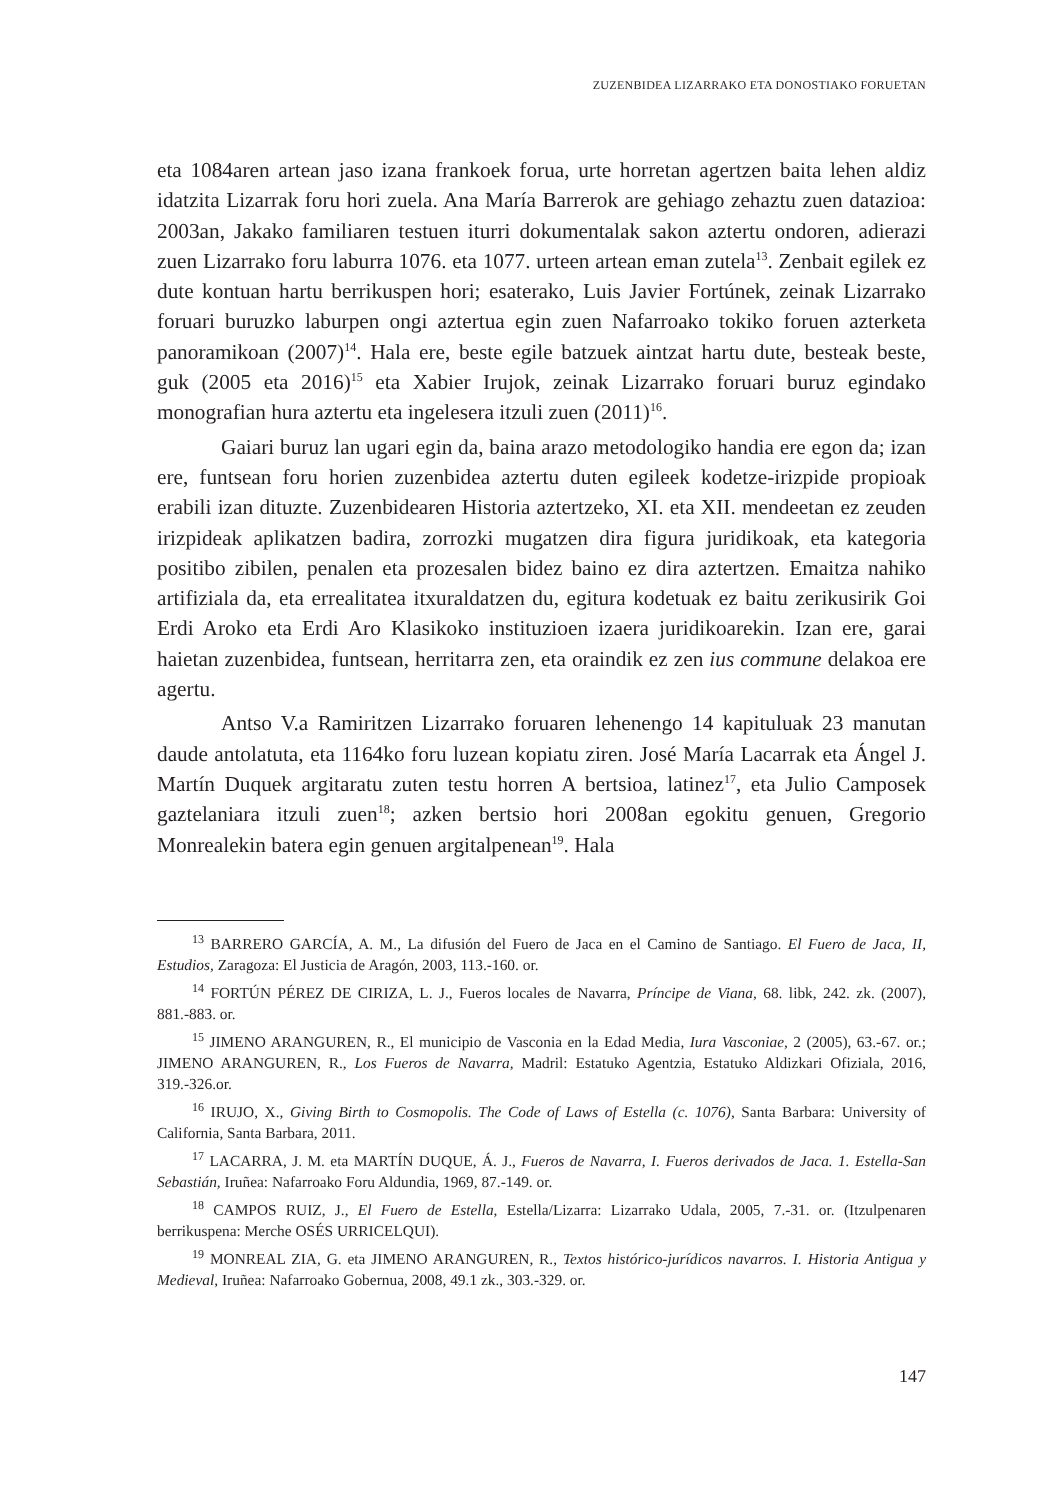ZUZENBIDEA LIZARRAKO ETA DONOSTIAKO FORUETAN
eta 1084aren artean jaso izana frankoek forua, urte horretan agertzen baita lehen aldiz idatzita Lizarrak foru hori zuela. Ana María Barrerok are gehiago zehaztu zuen datazioa: 2003an, Jakako familiaren testuen iturri dokumentalak sakon aztertu ondoren, adierazi zuen Lizarrako foru laburra 1076. eta 1077. urteen artean eman zutela<sup>13</sup>. Zenbait egilek ez dute kontuan hartu berrikuspen hori; esaterako, Luis Javier Fortúnek, zeinak Lizarrako foruari buruzko laburpen ongi aztertua egin zuen Nafarroako tokiko foruen azterketa panoramikoan (2007)<sup>14</sup>. Hala ere, beste egile batzuek aintzat hartu dute, besteak beste, guk (2005 eta 2016)<sup>15</sup> eta Xabier Irujok, zeinak Lizarrako foruari buruz egindako monografian hura aztertu eta ingelesera itzuli zuen (2011)<sup>16</sup>.
Gaiari buruz lan ugari egin da, baina arazo metodologiko handia ere egon da; izan ere, funtsean foru horien zuzenbidea aztertu duten egileek kodetze-irizpide propioak erabili izan dituzte. Zuzenbidearen Historia aztertzeko, XI. eta XII. mendeetan ez zeuden irizpideak aplikatzen badira, zorrozki mugatzen dira figura juridikoak, eta kategoria positibo zibilen, penalen eta prozesalen bidez baino ez dira aztertzen. Emaitza nahiko artifiziala da, eta errealitatea itxuraldatzen du, egitura kodetuak ez baitu zerikusirik Goi Erdi Aroko eta Erdi Aro Klasikoko instituzioen izaera juridikoarekin. Izan ere, garai haietan zuzenbidea, funtsean, herritarra zen, eta oraindik ez zen ius commune delakoa ere agertu.
Antso V.a Ramiritzen Lizarrako foruaren lehenengo 14 kapituluak 23 manutan daude antolatuta, eta 1164ko foru luzean kopiatu ziren. José María Lacarrak eta Ángel J. Martín Duquek argitaratu zuten testu horren A bertsioa, latinez<sup>17</sup>, eta Julio Camposek gaztelaniara itzuli zuen<sup>18</sup>; azken bertsio hori 2008an egokitu genuen, Gregorio Monrealekin batera egin genuen argitalpenean<sup>19</sup>. Hala
<sup>13</sup> BARRERO GARCÍA, A. M., La difusión del Fuero de Jaca en el Camino de Santiago. El Fuero de Jaca, II, Estudios, Zaragoza: El Justicia de Aragón, 2003, 113.-160. or.
<sup>14</sup> FORTÚN PÉREZ DE CIRIZA, L. J., Fueros locales de Navarra, Príncipe de Viana, 68. libk, 242. zk. (2007), 881.-883. or.
<sup>15</sup> JIMENO ARANGUREN, R., El municipio de Vasconia en la Edad Media, Iura Vasconiae, 2 (2005), 63.-67. or.; JIMENO ARANGUREN, R., Los Fueros de Navarra, Madril: Estatuko Agentzia, Estatuko Aldizkari Ofiziala, 2016, 319.-326.or.
<sup>16</sup> IRUJO, X., Giving Birth to Cosmopolis. The Code of Laws of Estella (c. 1076), Santa Barbara: University of California, Santa Barbara, 2011.
<sup>17</sup> LACARRA, J. M. eta MARTÍN DUQUE, Á. J., Fueros de Navarra, I. Fueros derivados de Jaca. 1. Estella-San Sebastián, Iruñea: Nafarroako Foru Aldundia, 1969, 87.-149. or.
<sup>18</sup> CAMPOS RUIZ, J., El Fuero de Estella, Estella/Lizarra: Lizarrako Udala, 2005, 7.-31. or. (Itzulpenaren berrikuspena: Merche OSÉS URRICELQUI).
<sup>19</sup> MONREAL ZIA, G. eta JIMENO ARANGUREN, R., Textos histórico-jurídicos navarros. I. Historia Antigua y Medieval, Iruñea: Nafarroako Gobernua, 2008, 49.1 zk., 303.-329. or.
147